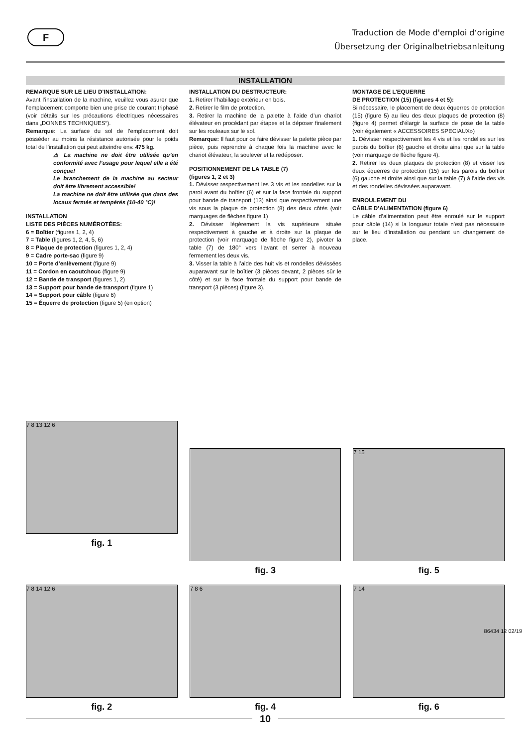F
Traduction de Mode d'emploi d‘origine
Übersetzung der Originalbetriebsanleitung
INSTALLATION
REMARQUE SUR LE LIEU D’INSTALLATION:
Avant l’installation de la machine, veuillez vous asurer que l’emplacement comporte bien une prise de courant triphasé (voir détails sur les précautions électriques nécessaires dans „DONNES TECHNIQUES“).
Remarque: La surface du sol de l’emplacement doit posséder au moins la résistance autorisée pour le poids total de l’installation qui peut atteindre env. 475 kg.
⚠ La machine ne doit être utilisée qu’en conformité avec l’usage pour lequel elle a été conçue!
Le branchement de la machine au secteur doit être librement accessible!
La machine ne doit être utilisée que dans des locaux fermés et tempérés (10-40 °C)!
INSTALLATION
LISTE DES PIÈCES NUMÉROTÉES:
6 = Boîtier (figures 1, 2, 4)
7 = Table (figures 1, 2, 4, 5, 6)
8 = Plaque de protection (figures 1, 2, 4)
9 = Cadre porte-sac (figure 9)
10 = Porte d’enlèvement (figure 9)
11 = Cordon en caoutchouc (figure 9)
12 = Bande de transport (figures 1, 2)
13 = Support pour bande de transport (figure 1)
14 = Support pour câble (figure 6)
15 = Équerre de protection (figure 5) (en option)
INSTALLATION DU DESTRUCTEUR:
1. Retirer l’habillage extérieur en bois.
2. Retirer le film de protection.
3. Retirer la machine de la palette à l’aide d’un chariot élévateur en procédant par étapes et la déposer finalement sur les rouleaux sur le sol.
Remarque: Il faut pour ce faire dévisser la palette pièce par pièce, puis reprendre à chaque fois la machine avec le chariot élévateur, la soulever et la redéposer.
POSITIONNEMENT DE LA TABLE (7)
(figures 1, 2 et 3)
1. Dévisser respectivement les 3 vis et les rondelles sur la paroi avant du boîtier (6) et sur la face frontale du support pour bande de transport (13) ainsi que respectivement une vis sous la plaque de protection (8) des deux côtés (voir marquages de flèches figure 1)
2. Dévisser légèrement la vis supérieure située respectivement à gauche et à droite sur la plaque de protection (voir marquage de flèche figure 2), pivoter la table (7) de 180° vers l’avant et serrer à nouveau fermement les deux vis.
3. Visser la table à l’aide des huit vis et rondelles dévissées auparavant sur le boîtier (3 pièces devant, 2 pièces sûr le côté) et sur la face frontale du support pour bande de transport (3 pièces) (figure 3).
MONTAGE DE L’EQUERRE
DE PROTECTION (15) (figures 4 et 5):
Si nécessaire, le placement de deux équerres de protection (15) (figure 5) au lieu des deux plaques de protection (8) (figure 4) permet d’élargir la surface de pose de la table (voir également « ACCESSOIRES SPECIAUX»)
1. Dévisser respectivement les 4 vis et les rondelles sur les parois du boîtier (6) gauche et droite ainsi que sur la table (voir marquage de flèche figure 4).
2. Retirer les deux plaques de protection (8) et visser les deux équerres de protection (15) sur les parois du boîtier (6) gauche et droite ainsi que sur la table (7) à l’aide des vis et des rondelles dévissées auparavant.
ENROULEMENT DU
CÂBLE D’ALIMENTATION (figure 6)
Le câble d’alimentation peut être enroulé sur le support pour câble (14) si la longueur totale n’est pas nécessaire sur le lieu d’installation ou pendant un changement de place.
7 8 13 12 6
fig. 1
fig. 3
7 15
fig. 5
7 8 14 12 6
fig. 2
7 8 6
fig. 4
7 14
fig. 6
86434 12 02/19
10